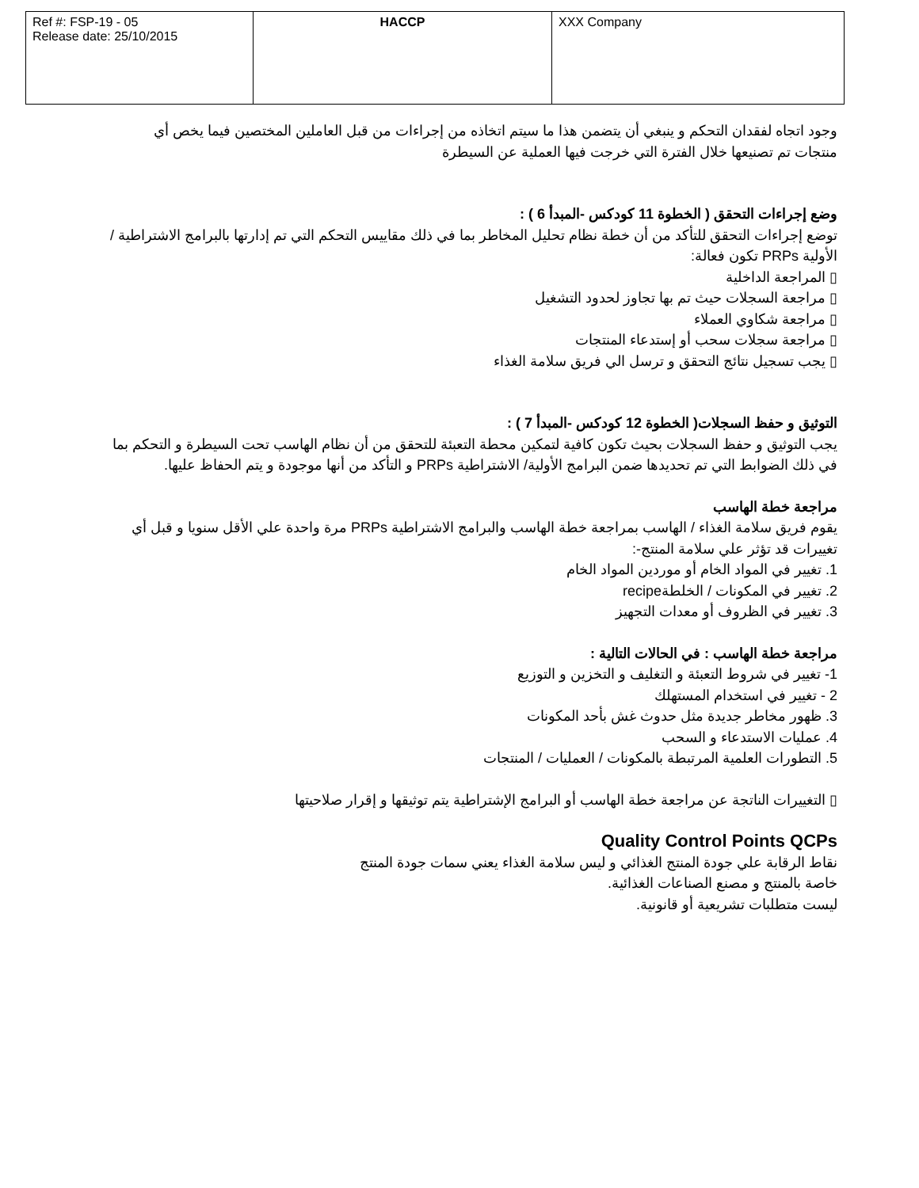| Ref #: FSP-19 - 05 Release date: 25/10/2015 | HACCP | XXX Company |
وجود اتجاه لفقدان التحكم و ينبغي أن يتضمن هذا ما سيتم اتخاذه من إجراءات من قبل العاملين المختصين فيما يخص أي منتجات تم تصنيعها خلال الفترة التي خرجت فيها العملية عن السيطرة
وضع إجراءات التحقق ( الخطوة 11 كودكس -المبدأ 6 ) :
توضع إجراءات التحقق للتأكد من أن خطة نظام تحليل المخاطر بما في ذلك مقاييس التحكم التي تم إدارتها بالبرامج الاشتراطية / الأولية PRPs تكون فعالة:
▯ المراجعة الداخلية
▯ مراجعة السجلات حيث تم بها تجاوز لحدود التشغيل
▯ مراجعة شكاوي العملاء
▯ مراجعة سجلات سحب أو إستدعاء المنتجات
▯ يجب تسجيل نتائج التحقق و ترسل الي فريق سلامة الغذاء
التوثيق و حفظ السجلات( الخطوة 12 كودكس -المبدأ 7 ) :
يجب التوثيق و حفظ السجلات بحيث تكون كافية لتمكين محطة التعبئة للتحقق من أن نظام الهاسب تحت السيطرة و التحكم بما في ذلك الضوابط التي تم تحديدها ضمن البرامج الأولية/ الاشتراطية PRPs و التأكد من أنها موجودة و يتم الحفاظ عليها.
مراجعة خطة الهاسب
يقوم فريق سلامة الغذاء / الهاسب بمراجعة خطة الهاسب والبرامج الاشتراطية PRPs مرة واحدة علي الأقل سنويا و قبل أي تغييرات قد تؤثر علي سلامة المنتج-:
1. تغيير في المواد الخام أو موردين المواد الخام
2. تغيير في المكونات / الخلطةrecipe
3. تغيير في الظروف أو معدات التجهيز
مراجعة خطة الهاسب : في الحالات التالية :
1- تغيير في شروط التعبئة و التغليف و التخزين و التوزيع
2 - تغيير في استخدام المستهلك
3. ظهور مخاطر جديدة مثل حدوث غش بأحد المكونات
4. عمليات الاستدعاء و السحب
5. التطورات العلمية المرتبطة بالمكونات / العمليات / المنتجات
▯ التغييرات الناتجة عن مراجعة خطة الهاسب أو البرامج الإشتراطية يتم توثيقها و إقرار صلاحيتها
Quality Control Points QCPs
نقاط الرقابة علي جودة المنتج الغذائي و ليس سلامة الغذاء يعني سمات جودة المنتج
خاصة بالمنتج و مصنع الصناعات الغذائية.
ليست متطلبات تشريعية أو قانونية.